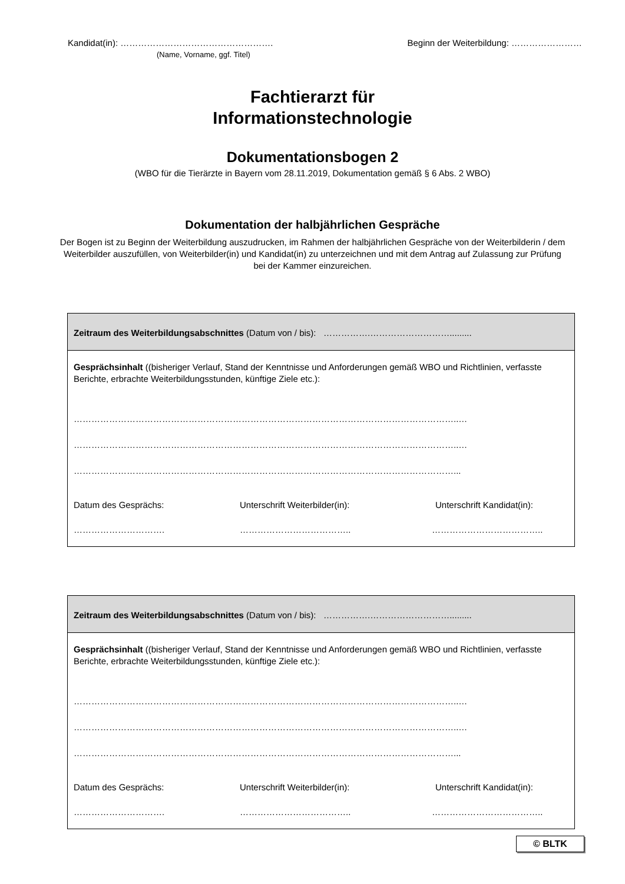Kandidat(in): ……………………………………………. Beginn der Weiterbildung: ……………………
(Name, Vorname, ggf. Titel)
Fachtierarzt für
Informationstechnologie
Dokumentationsbogen 2
(WBO für die Tierärzte in Bayern vom 28.11.2019, Dokumentation gemäß § 6 Abs. 2 WBO)
Dokumentation der halbjährlichen Gespräche
Der Bogen ist zu Beginn der Weiterbildung auszudrucken, im Rahmen der halbjährlichen Gespräche von der Weiterbilderin / dem Weiterbilder auszufüllen, von Weiterbilder(in) und Kandidat(in) zu unterzeichnen und mit dem Antrag auf Zulassung zur Prüfung bei der Kammer einzureichen.
Zeitraum des Weiterbildungsabschnittes (Datum von / bis): …………….……………………….........
Gesprächsinhalt ((bisheriger Verlauf, Stand der Kenntnisse und Anforderungen gemäß WBO und Richtlinien, verfasste Berichte, erbrachte Weiterbildungsstunden, künftige Ziele etc.):
…………………………………………………………………………………………………………………..…
…………………………………………………………………………………………………………………..…
…………………………………………………………………………………………………………………...
Datum des Gesprächs: Unterschrift Weiterbilder(in): Unterschrift Kandidat(in):
…………………………. ……………………………….. ………………………………..
Zeitraum des Weiterbildungsabschnittes (Datum von / bis): …………….……………………….........
Gesprächsinhalt ((bisheriger Verlauf, Stand der Kenntnisse und Anforderungen gemäß WBO und Richtlinien, verfasste Berichte, erbrachte Weiterbildungsstunden, künftige Ziele etc.):
…………………………………………………………………………………………………………………..…
…………………………………………………………………………………………………………………..…
…………………………………………………………………………………………………………………...
Datum des Gesprächs: Unterschrift Weiterbilder(in): Unterschrift Kandidat(in):
…………………………. ……………………………….. ………………………………..
© BLTK